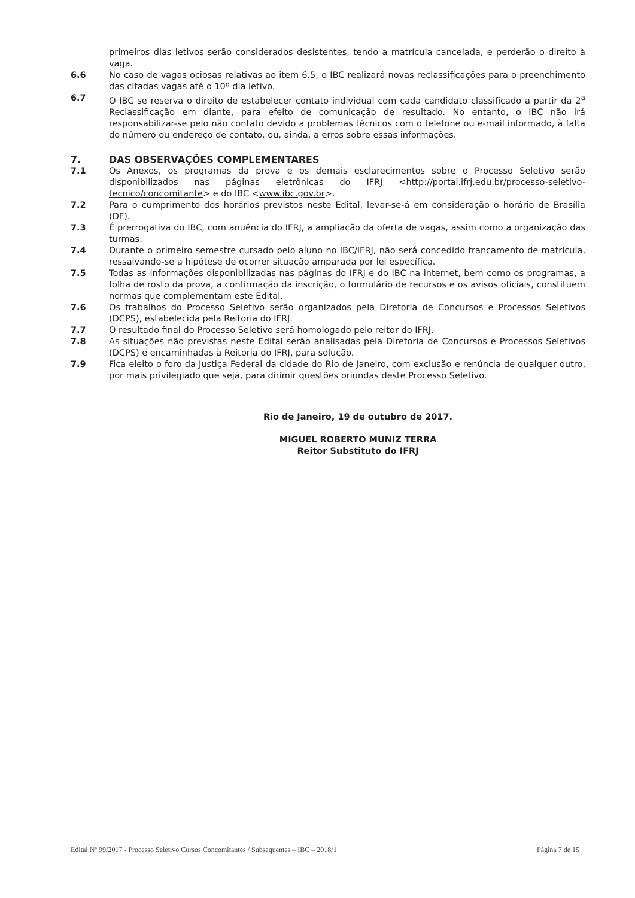primeiros dias letivos serão considerados desistentes, tendo a matrícula cancelada, e perderão o direito à vaga.
6.6 No caso de vagas ociosas relativas ao item 6.5, o IBC realizará novas reclassificações para o preenchimento das citadas vagas até o 10º dia letivo.
6.7 O IBC se reserva o direito de estabelecer contato individual com cada candidato classificado a partir da 2<sup>a</sup> Reclassificação em diante, para efeito de comunicação de resultado. No entanto, o IBC não irá responsabilizar-se pelo não contato devido a problemas técnicos com o telefone ou e-mail informado, à falta do número ou endereço de contato, ou, ainda, a erros sobre essas informações.
7. DAS OBSERVAÇÕES COMPLEMENTARES
7.1 Os Anexos, os programas da prova e os demais esclarecimentos sobre o Processo Seletivo serão disponibilizados nas páginas eletrônicas do IFRJ <http://portal.ifrj.edu.br/processo-seletivo-tecnico/concomitante> e do IBC <www.ibc.gov.br>.
7.2 Para o cumprimento dos horários previstos neste Edital, levar-se-á em consideração o horário de Brasília (DF).
7.3 É prerrogativa do IBC, com anuência do IFRJ, a ampliação da oferta de vagas, assim como a organização das turmas.
7.4 Durante o primeiro semestre cursado pelo aluno no IBC/IFRJ, não será concedido trancamento de matrícula, ressalvando-se a hipótese de ocorrer situação amparada por lei específica.
7.5 Todas as informações disponibilizadas nas páginas do IFRJ e do IBC na internet, bem como os programas, a folha de rosto da prova, a confirmação da inscrição, o formulário de recursos e os avisos oficiais, constituem normas que complementam este Edital.
7.6 Os trabalhos do Processo Seletivo serão organizados pela Diretoria de Concursos e Processos Seletivos (DCPS), estabelecida pela Reitoria do IFRJ.
7.7 O resultado final do Processo Seletivo será homologado pelo reitor do IFRJ.
7.8 As situações não previstas neste Edital serão analisadas pela Diretoria de Concursos e Processos Seletivos (DCPS) e encaminhadas à Reitoria do IFRJ, para solução.
7.9 Fica eleito o foro da Justiça Federal da cidade do Rio de Janeiro, com exclusão e renúncia de qualquer outro, por mais privilegiado que seja, para dirimir questões oriundas deste Processo Seletivo.
Rio de Janeiro, 19 de outubro de 2017.
MIGUEL ROBERTO MUNIZ TERRA
Reitor Substituto do IFRJ
Edital Nº 99/2017 - Processo Seletivo Cursos Concomitantes / Subsequentes – IBC – 2018/1 Página 7 de 15